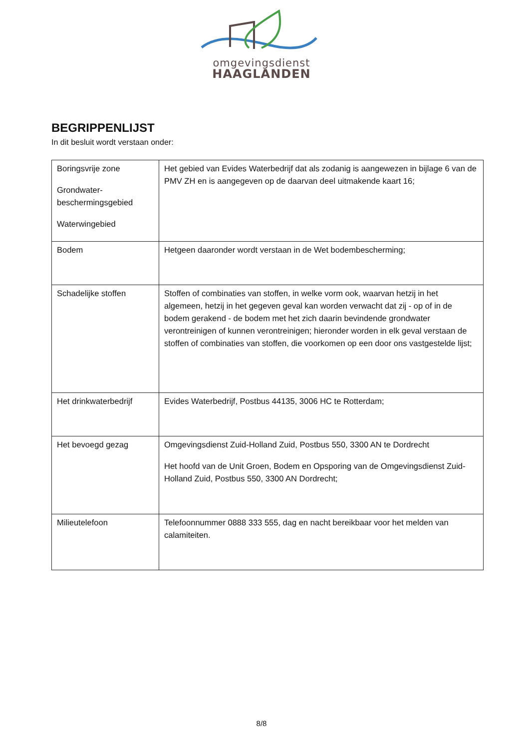omgevingsdienst
HAAGLANDEN
BEGRIPPENLIJST
In dit besluit wordt verstaan onder:
| Boringsvrije zone Grondwater- beschermingsgebied Waterwingebied | Het gebied van Evides Waterbedrijf dat als zodanig is aangewezen in bijlage 6 van de PMV ZH en is aangegeven op de daarvan deel uitmakende kaart 16; |
| Bodem | Hetgeen daaronder wordt verstaan in de Wet bodembescherming; |
| Schadelijke stoffen | Stoffen of combinaties van stoffen, in welke vorm ook, waarvan hetzij in het algemeen, hetzij in het gegeven geval kan worden verwacht dat zij - op of in de bodem gerakend - de bodem met het zich daarin bevindende grondwater verontreinigen of kunnen verontreinigen; hieronder worden in elk geval verstaan de stoffen of combinaties van stoffen, die voorkomen op een door ons vastgestelde lijst; |
| Het drinkwaterbedrijf | Evides Waterbedrijf, Postbus 44135, 3006 HC te Rotterdam; |
| Het bevoegd gezag | Omgevingsdienst Zuid-Holland Zuid, Postbus 550, 3300 AN te Dordrecht Het hoofd van de Unit Groen, Bodem en Opsporing van de Omgevingsdienst Zuid-Holland Zuid, Postbus 550, 3300 AN Dordrecht; |
| Milieutelefoon | Telefoonnummer 0888 333 555, dag en nacht bereikbaar voor het melden van calamiteiten. |
8/8